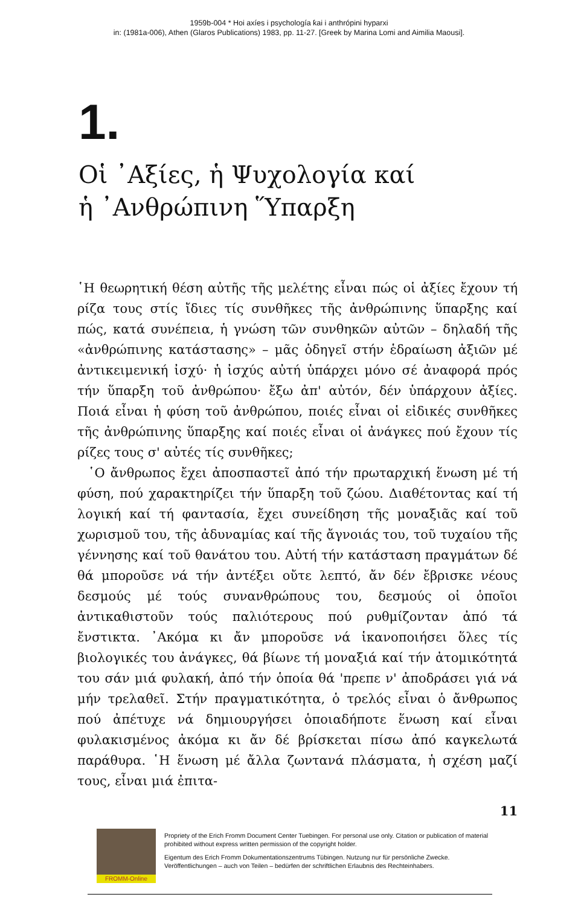1959b-004 * Hoi axíes i psychología ƙai i anthrópini hyparxi
in: (1981a-006), Athen (Glaros Publications) 1983, pp. 11-27. [Greek by Marina Lomi and Aimilia Maousi].
1.
Οἱ ᾿Αξίες, ἡ Ψυχολογία καί
ἡ ᾿Ανθρώπινη Ὕπαρξη
῾Η θεωρητική θέση αὐτῆς τῆς μελέτης εἶναι πώς οἱ ἀξίες ἔχουν τή ρίζα τους στίς ἴδιες τίς συνθῆκες τῆς ἀνθρώπινης ὕπαρξης καί πώς, κατά συνέπεια, ἡ γνώση τῶν συνθηκῶν αὐτῶν – δηλαδή τῆς «ἀνθρώπινης κατάστασης» – μᾶς ὁδηγεῖ στήν ἑδραίωση ἀξιῶν μέ ἀντικειμενική ἰσχύ· ἡ ἰσχύς αὐτή ὑπάρχει μόνο σέ ἀναφορά πρός τήν ὕπαρξη τοῦ ἀνθρώπου· ἔξω ἀπ' αὐτόν, δέν ὑπάρχουν ἀξίες. Ποιά εἶναι ἡ φύση τοῦ ἀνθρώπου, ποιές εἶναι οἱ εἰδικές συνθῆκες τῆς ἀνθρώπινης ὕπαρξης καί ποιές εἶναι οἱ ἀνάγκες πού ἔχουν τίς ρίζες τους σ' αὐτές τίς συνθῆκες;
῾Ο ἄνθρωπος ἔχει ἀποσπαστεῖ ἀπό τήν πρωταρχική ἕνωση μέ τή φύση, πού χαρακτηρίζει τήν ὕπαρξη τοῦ ζώου. Διαθέτοντας καί τή λογική καί τή φαντασία, ἔχει συνείδηση τῆς μοναξιᾶς καί τοῦ χωρισμοῦ του, τῆς ἀδυναμίας καί τῆς ἄγνοιάς του, τοῦ τυχαίου τῆς γέννησης καί τοῦ θανάτου του. Αὐτή τήν κατάσταση πραγμάτων δέ θά μποροῦσε νά τήν ἀντέξει οὔτε λεπτό, ἄν δέν ἔβρισκε νέους δεσμούς μέ τούς συνανθρώπους του, δεσμούς οἱ ὁποῖοι ἀντικαθιστοῦν τούς παλιότερους πού ρυθμίζονταν ἀπό τά ἔνστικτα. ᾿Ακόμα κι ἄν μποροῦσε νά ἱκανοποιήσει ὅλες τίς βιολογικές του ἀνάγκες, θά βίωνε τή μοναξιά καί τήν ἀτομικότητά του σάν μιά φυλακή, ἀπό τήν ὁποία θά 'πρεπε ν' ἀποδράσει γιά νά μήν τρελαθεῖ. Στήν πραγματικότητα, ὁ τρελός εἶναι ὁ ἄνθρωπος πού ἀπέτυχε νά δημιουργήσει ὁποιαδήποτε ἕνωση καί εἶναι φυλακισμένος ἀκόμα κι ἄν δέ βρίσκεται πίσω ἀπό καγκελωτά παράθυρα. ῾Η ἕνωση μέ ἄλλα ζωντανά πλάσματα, ἡ σχέση μαζί τους, εἶναι μιά ἐπιτα-
11
FROMM-Online
Propriety of the Erich Fromm Document Center Tuebingen. For personal use only. Citation or publication of material prohibited without express written permission of the copyright holder.
Eigentum des Erich Fromm Dokumentationszentrums Tübingen. Nutzung nur für persönliche Zwecke. Veröffentlichungen – auch von Teilen – bedürfen der schriftlichen Erlaubnis des Rechteinhabers.